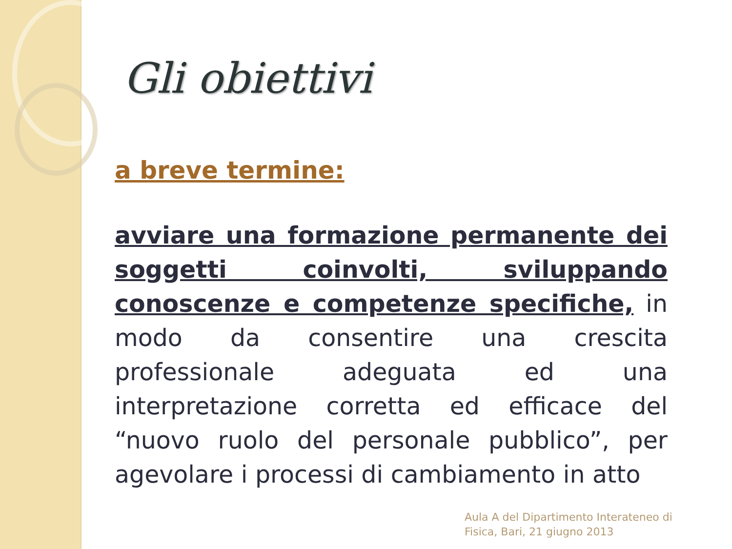Gli obiettivi
a breve termine:
avviare una formazione permanente dei soggetti coinvolti, sviluppando conoscenze e competenze specifiche, in modo da consentire una crescita professionale adeguata ed una interpretazione corretta ed efficace del “nuovo ruolo del personale pubblico”, per agevolare i processi di cambiamento in atto
Aula A del Dipartimento Interateneo di
Fisica, Bari, 21 giugno 2013